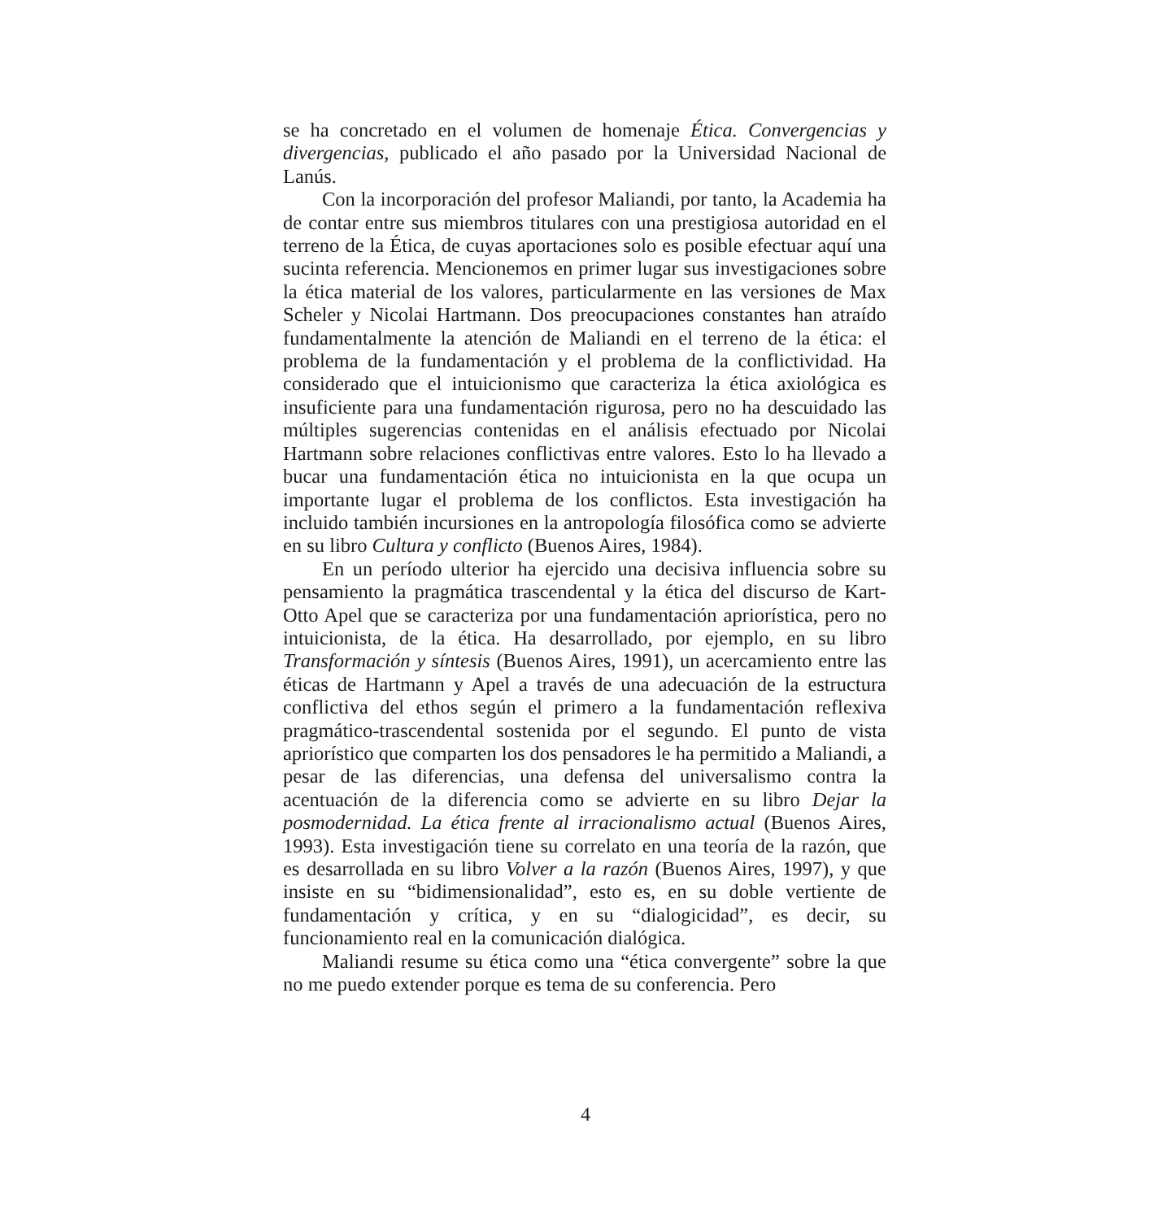se ha concretado en el volumen de homenaje Ética. Convergencias y divergencias, publicado el año pasado por la Universidad Nacional de Lanús.
Con la incorporación del profesor Maliandi, por tanto, la Academia ha de contar entre sus miembros titulares con una prestigiosa autoridad en el terreno de la Ética, de cuyas aportaciones solo es posible efectuar aquí una sucinta referencia. Mencionemos en primer lugar sus investigaciones sobre la ética material de los valores, particularmente en las versiones de Max Scheler y Nicolai Hartmann. Dos preocupaciones constantes han atraído fundamentalmente la atención de Maliandi en el terreno de la ética: el problema de la fundamentación y el problema de la conflictividad. Ha considerado que el intuicionismo que caracteriza la ética axiológica es insuficiente para una fundamentación rigurosa, pero no ha descuidado las múltiples sugerencias contenidas en el análisis efectuado por Nicolai Hartmann sobre relaciones conflictivas entre valores. Esto lo ha llevado a bucar una fundamentación ética no intuicionista en la que ocupa un importante lugar el problema de los conflictos. Esta investigación ha incluido también incursiones en la antropología filosófica como se advierte en su libro Cultura y conflicto (Buenos Aires, 1984).
En un período ulterior ha ejercido una decisiva influencia sobre su pensamiento la pragmática trascendental y la ética del discurso de Kart-Otto Apel que se caracteriza por una fundamentación apriorística, pero no intuicionista, de la ética. Ha desarrollado, por ejemplo, en su libro Transformación y síntesis (Buenos Aires, 1991), un acercamiento entre las éticas de Hartmann y Apel a través de una adecuación de la estructura conflictiva del ethos según el primero a la fundamentación reflexiva pragmático-trascendental sostenida por el segundo. El punto de vista apriorístico que comparten los dos pensadores le ha permitido a Maliandi, a pesar de las diferencias, una defensa del universalismo contra la acentuación de la diferencia como se advierte en su libro Dejar la posmodernidad. La ética frente al irracionalismo actual (Buenos Aires, 1993). Esta investigación tiene su correlato en una teoría de la razón, que es desarrollada en su libro Volver a la razón (Buenos Aires, 1997), y que insiste en su “bidimensionalidad”, esto es, en su doble vertiente de fundamentación y crítica, y en su “dialogicidad”, es decir, su funcionamiento real en la comunicación dialógica.
Maliandi resume su ética como una “ética convergente” sobre la que no me puedo extender porque es tema de su conferencia. Pero
4